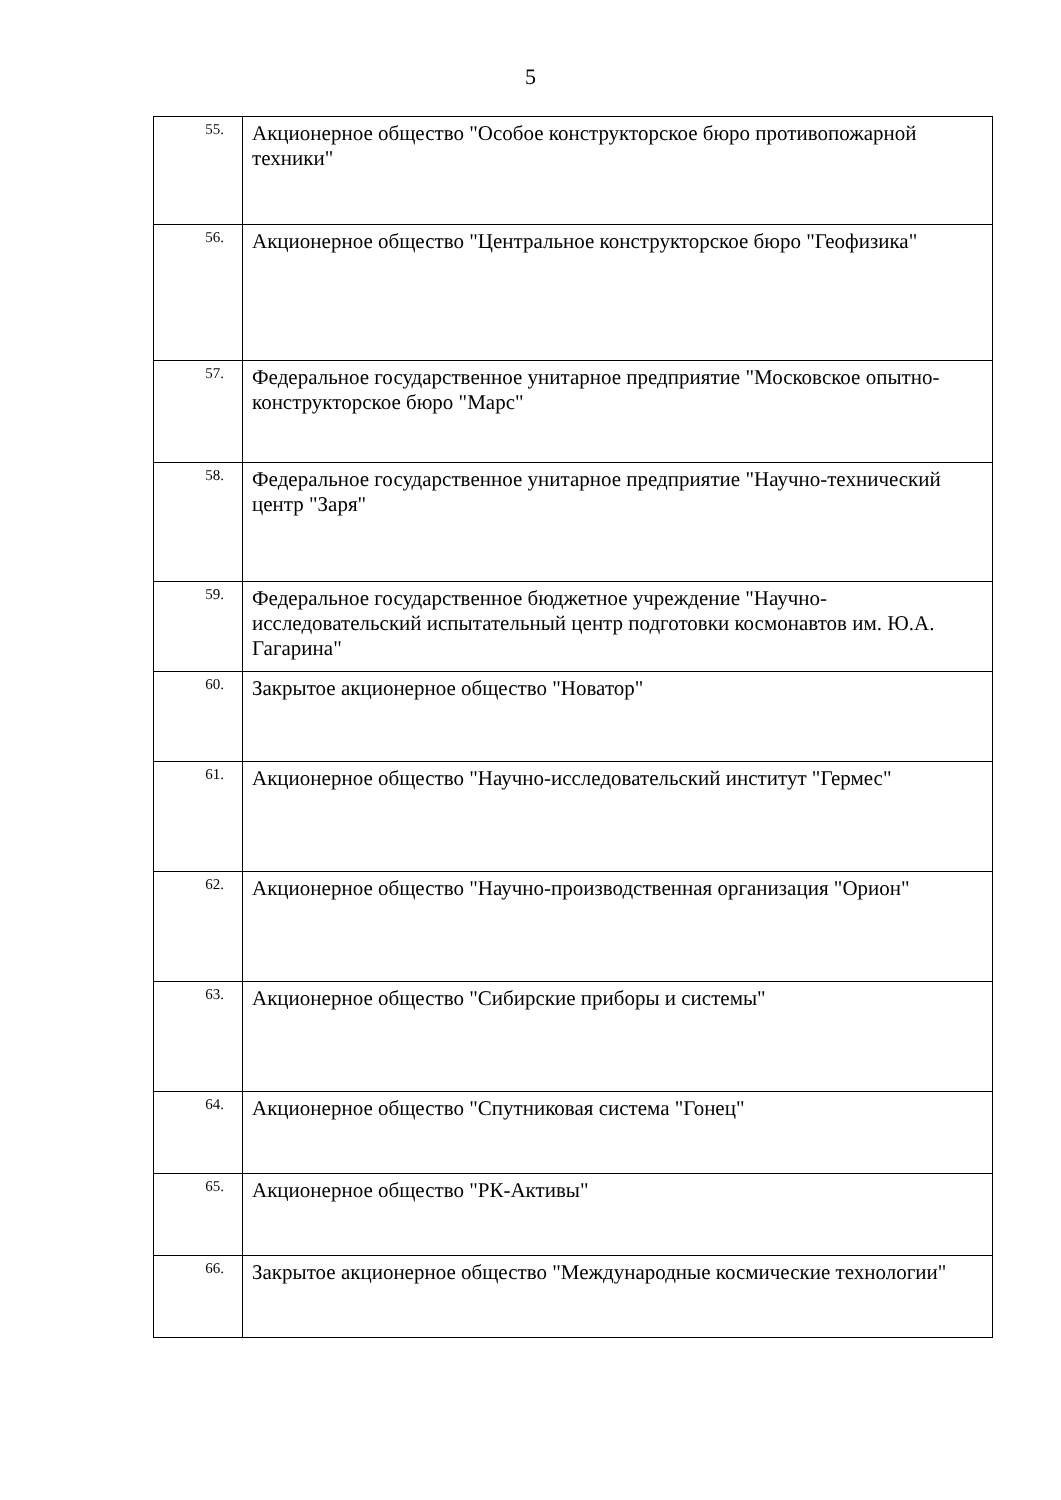5
| 55. | Акционерное общество "Особое конструкторское бюро противопожарной техники" |
| 56. | Акционерное общество "Центральное конструкторское бюро "Геофизика" |
| 57. | Федеральное государственное унитарное предприятие "Московское опытно-конструкторское бюро "Марс" |
| 58. | Федеральное государственное унитарное предприятие "Научно-технический центр "Заря" |
| 59. | Федеральное государственное бюджетное учреждение "Научно-исследовательский испытательный центр подготовки космонавтов им. Ю.А. Гагарина" |
| 60. | Закрытое акционерное общество "Новатор" |
| 61. | Акционерное общество "Научно-исследовательский институт "Гермес" |
| 62. | Акционерное общество "Научно-производственная организация "Орион" |
| 63. | Акционерное общество "Сибирские приборы и системы" |
| 64. | Акционерное общество "Спутниковая система "Гонец" |
| 65. | Акционерное общество "РК-Активы" |
| 66. | Закрытое акционерное общество "Международные космические технологии" |